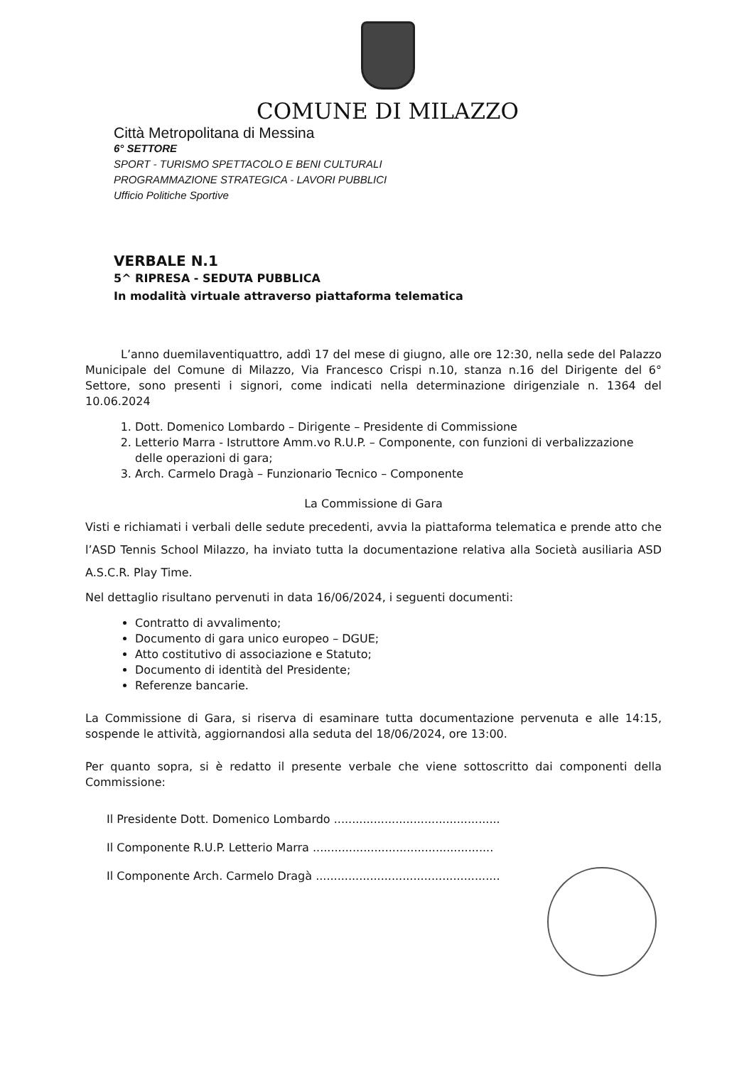COMUNE DI MILAZZO
Città Metropolitana di Messina
6° SETTORE
SPORT - TURISMO SPETTACOLO E BENI CULTURALI
PROGRAMMAZIONE STRATEGICA - LAVORI PUBBLICI
Ufficio Politiche Sportive
VERBALE N.1
5^ RIPRESA - SEDUTA PUBBLICA
In modalità virtuale attraverso piattaforma telematica
L’anno duemilaventiquattro, addì 17 del mese di giugno, alle ore 12:30, nella sede del Palazzo Municipale del Comune di Milazzo, Via Francesco Crispi n.10, stanza n.16 del Dirigente del 6° Settore, sono presenti i signori, come indicati nella determinazione dirigenziale n. 1364 del 10.06.2024
1. Dott. Domenico Lombardo – Dirigente – Presidente di Commissione
2. Letterio Marra - Istruttore Amm.vo R.U.P. – Componente, con funzioni di verbalizzazione delle operazioni di gara;
3. Arch. Carmelo Dragà – Funzionario Tecnico – Componente
La Commissione di Gara
Visti e richiamati i verbali delle sedute precedenti, avvia la piattaforma telematica e prende atto che l’ASD Tennis School Milazzo, ha inviato tutta la documentazione relativa alla Società ausiliaria ASD A.S.C.R. Play Time.
Nel dettaglio risultano pervenuti in data 16/06/2024, i seguenti documenti:
Contratto di avvalimento;
Documento di gara unico europeo – DGUE;
Atto costitutivo di associazione e Statuto;
Documento di identità del Presidente;
Referenze bancarie.
La Commissione di Gara, si riserva di esaminare tutta documentazione pervenuta e alle 14:15, sospende le attività, aggiornandosi alla seduta del 18/06/2024, ore 13:00.
Per quanto sopra, si è redatto il presente verbale che viene sottoscritto dai componenti della Commissione:
Il Presidente Dott. Domenico Lombardo ..............................................
Il Componente R.U.P. Letterio Marra ..................................................
Il Componente Arch. Carmelo Dragà ...................................................